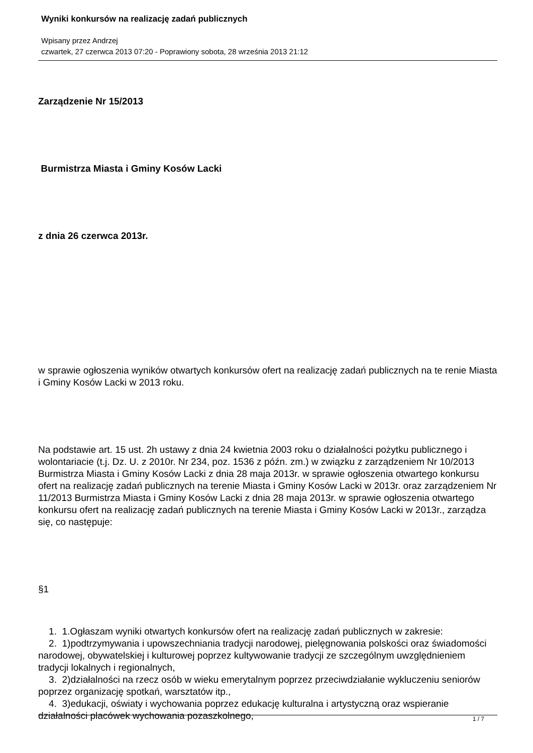Wyniki konkursów na realizację zadań publicznych
Wpisany przez Andrzej
czwartek, 27 czerwca 2013 07:20 - Poprawiony sobota, 28 września 2013 21:12
Zarządzenie Nr 15/2013
Burmistrza Miasta i Gminy Kosów Lacki
z dnia 26 czerwca 2013r.
w sprawie ogłoszenia wyników otwartych konkursów ofert na realizację zadań publicznych na te renie Miasta i Gminy Kosów Lacki w 2013 roku.
Na podstawie art. 15 ust. 2h ustawy z dnia 24 kwietnia 2003 roku o działalności pożytku publicznego i wolontariacie (t.j. Dz. U. z 2010r. Nr 234, poz. 1536 z późn. zm.) w związku z zarządzeniem Nr 10/2013 Burmistrza Miasta i Gminy Kosów Lacki z dnia 28 maja 2013r. w sprawie ogłoszenia otwartego konkursu ofert na realizację zadań publicznych na terenie Miasta i Gminy Kosów Lacki w 2013r. oraz zarządzeniem Nr 11/2013 Burmistrza Miasta i Gminy Kosów Lacki z dnia 28 maja 2013r. w sprawie ogłoszenia otwartego konkursu ofert na realizację zadań publicznych na terenie Miasta i Gminy Kosów Lacki w 2013r., zarządza się, co następuje:
§1
1. 1.Ogłaszam wyniki otwartych konkursów ofert na realizację zadań publicznych w zakresie:
2. 1)podtrzymywania i upowszechniania tradycji narodowej, pielęgnowania polskości oraz świadomości narodowej, obywatelskiej i kulturowej poprzez kultywowanie tradycji ze szczególnym uwzględnieniem tradycji lokalnych i regionalnych,
3. 2)działalności na rzecz osób w wieku emerytalnym poprzez przeciwdziałanie wykluczeniu seniorów poprzez organizację spotkań, warsztatów itp.,
4. 3)edukacji, oświaty i wychowania poprzez edukację kulturalna i artystyczną oraz wspieranie działalności placówek wychowania pozaszkolnego,
1 / 7